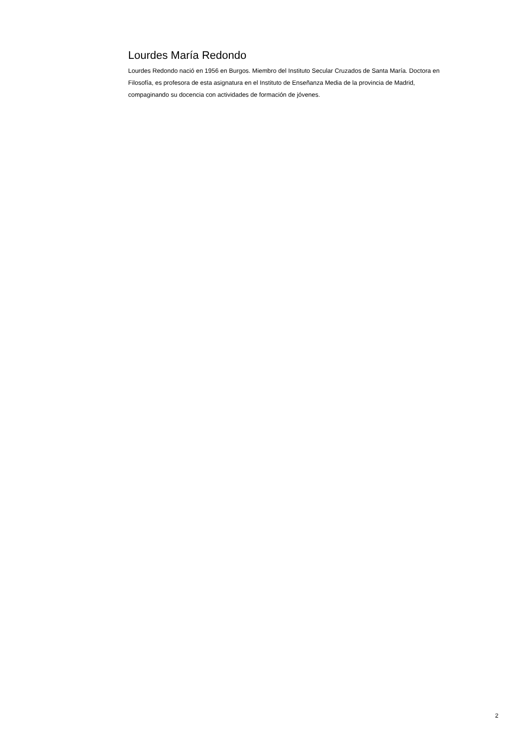Lourdes María Redondo
Lourdes Redondo nació en 1956 en Burgos. Miembro del Instituto Secular Cruzados de Santa María. Doctora en Filosofía, es profesora de esta asignatura en el Instituto de Enseñanza Media de la provincia de Madrid, compaginando su docencia con actividades de formación de jóvenes.
2